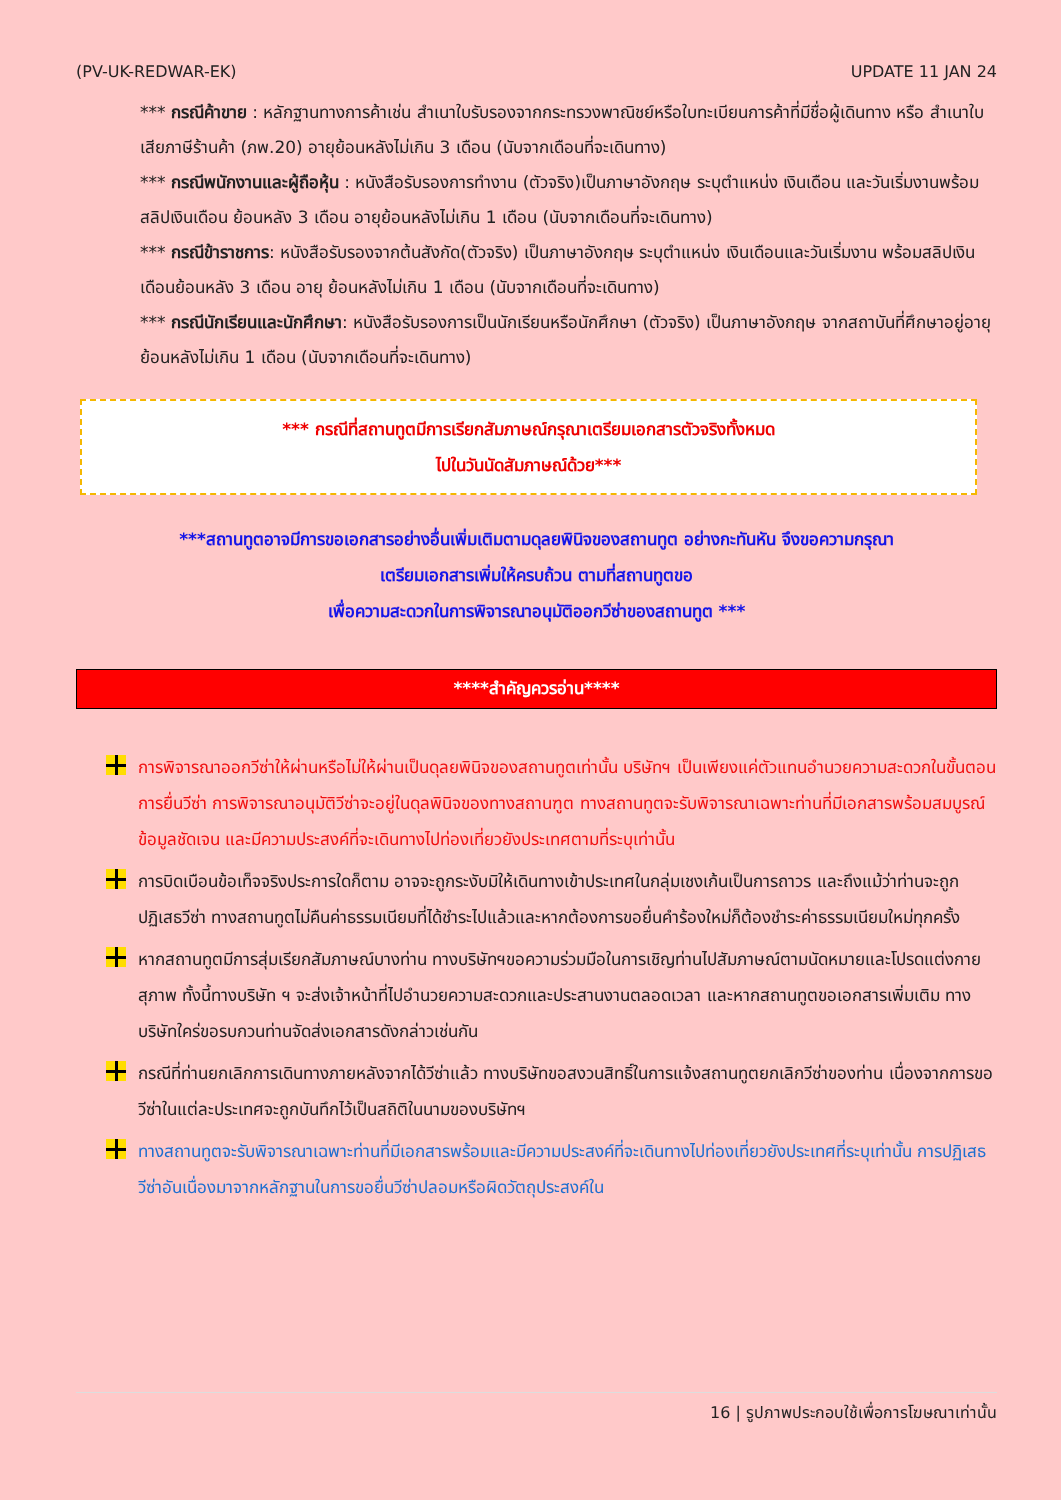(PV-UK-REDWAR-EK) UPDATE 11 JAN 24
*** กรณีค้าขาย : หลักฐานทางการค้าเช่น สำเนาใบรับรองจากกระทรวงพาณิชย์หรือใบทะเบียนการค้าที่มีชื่อผู้เดินทาง หรือ สำเนาใบเสียภาษีร้านค้า (ภพ.20) อายุย้อนหลังไม่เกิน 3 เดือน (นับจากเดือนที่จะเดินทาง)
*** กรณีพนักงานและผู้ถือหุ้น : หนังสือรับรองการทำงาน (ตัวจริง)เป็นภาษาอังกฤษ ระบุตำแหน่ง เงินเดือน และวันเริ่มงานพร้อมสลิปเงินเดือน ย้อนหลัง 3 เดือน อายุย้อนหลังไม่เกิน 1 เดือน (นับจากเดือนที่จะเดินทาง)
*** กรณีข้าราชการ: หนังสือรับรองจากต้นสังกัด(ตัวจริง) เป็นภาษาอังกฤษ ระบุตำแหน่ง เงินเดือนและวันเริ่มงาน พร้อมสลิปเงินเดือนย้อนหลัง 3 เดือน อายุ ย้อนหลังไม่เกิน 1 เดือน (นับจากเดือนที่จะเดินทาง)
*** กรณีนักเรียนและนักศึกษา: หนังสือรับรองการเป็นนักเรียนหรือนักศึกษา (ตัวจริง) เป็นภาษาอังกฤษ จากสถาบันที่ศึกษาอยู่อายุ ย้อนหลังไม่เกิน 1 เดือน (นับจากเดือนที่จะเดินทาง)
*** กรณีที่สถานทูตมีการเรียกสัมภาษณ์กรุณาเตรียมเอกสารตัวจริงทั้งหมด
ไปในวันนัดสัมภาษณ์ด้วย***
***สถานทูตอาจมีการขอเอกสารอย่างอื่นเพิ่มเติมตามดุลยพินิจของสถานทูต อย่างกะทันหัน จึงขอความกรุณา
เตรียมเอกสารเพิ่มให้ครบถ้วน ตามที่สถานทูตขอ
เพื่อความสะดวกในการพิจารณาอนุมัติออกวีซ่าของสถานทูต ***
****สำคัญควรอ่าน****
การพิจารณาออกวีซ่าให้ผ่านหรือไม่ให้ผ่านเป็นดุลยพินิจของสถานทูตเท่านั้น บริษัทฯ เป็นเพียงแค่ตัวแทนอำนวยความสะดวกในขั้นตอนการยื่นวีซ่า การพิจารณาอนุมัติวีซ่าจะอยู่ในดุลพินิจของทางสถานฑูต ทางสถานทูตจะรับพิจารณาเฉพาะท่านที่มีเอกสารพร้อมสมบูรณ์ข้อมูลชัดเจน และมีความประสงค์ที่จะเดินทางไปท่องเที่ยวยังประเทศตามที่ระบุเท่านั้น
การบิดเบือนข้อเท็จจริงประการใดก็ตาม อาจจะถูกระงับมิให้เดินทางเข้าประเทศในกลุ่มเชงเก้นเป็นการถาวร และถึงแม้ว่าท่านจะถูกปฏิเสธวีซ่า ทางสถานทูตไม่คืนค่าธรรมเนียมที่ได้ชำระไปแล้วและหากต้องการขอยื่นคำร้องใหม่ก็ต้องชำระค่าธรรมเนียมใหม่ทุกครั้ง
หากสถานทูตมีการสุ่มเรียกสัมภาษณ์บางท่าน ทางบริษัทฯขอความร่วมมือในการเชิญท่านไปสัมภาษณ์ตามนัดหมายและโปรดแต่งกายสุภาพ ทั้งนี้ทางบริษัท ฯ จะส่งเจ้าหน้าที่ไปอำนวยความสะดวกและประสานงานตลอดเวลา และหากสถานทูตขอเอกสารเพิ่มเติม ทางบริษัทใคร่ขอรบกวนท่านจัดส่งเอกสารดังกล่าวเช่นกัน
กรณีที่ท่านยกเลิกการเดินทางภายหลังจากได้วีซ่าแล้ว ทางบริษัทขอสงวนสิทธิ์ในการแจ้งสถานทูตยกเลิกวีซ่าของท่าน เนื่องจากการขอวีซ่าในแต่ละประเทศจะถูกบันทึกไว้เป็นสถิติในนามของบริษัทฯ
ทางสถานทูตจะรับพิจารณาเฉพาะท่านที่มีเอกสารพร้อมและมีความประสงค์ที่จะเดินทางไปท่องเที่ยวยังประเทศที่ระบุเท่านั้น การปฏิเสธวีซ่าอันเนื่องมาจากหลักฐานในการขอยื่นวีซ่าปลอมหรือผิดวัตถุประสงค์ใน
16 | รูปภาพประกอบใช้เพื่อการโฆษณาเท่านั้น